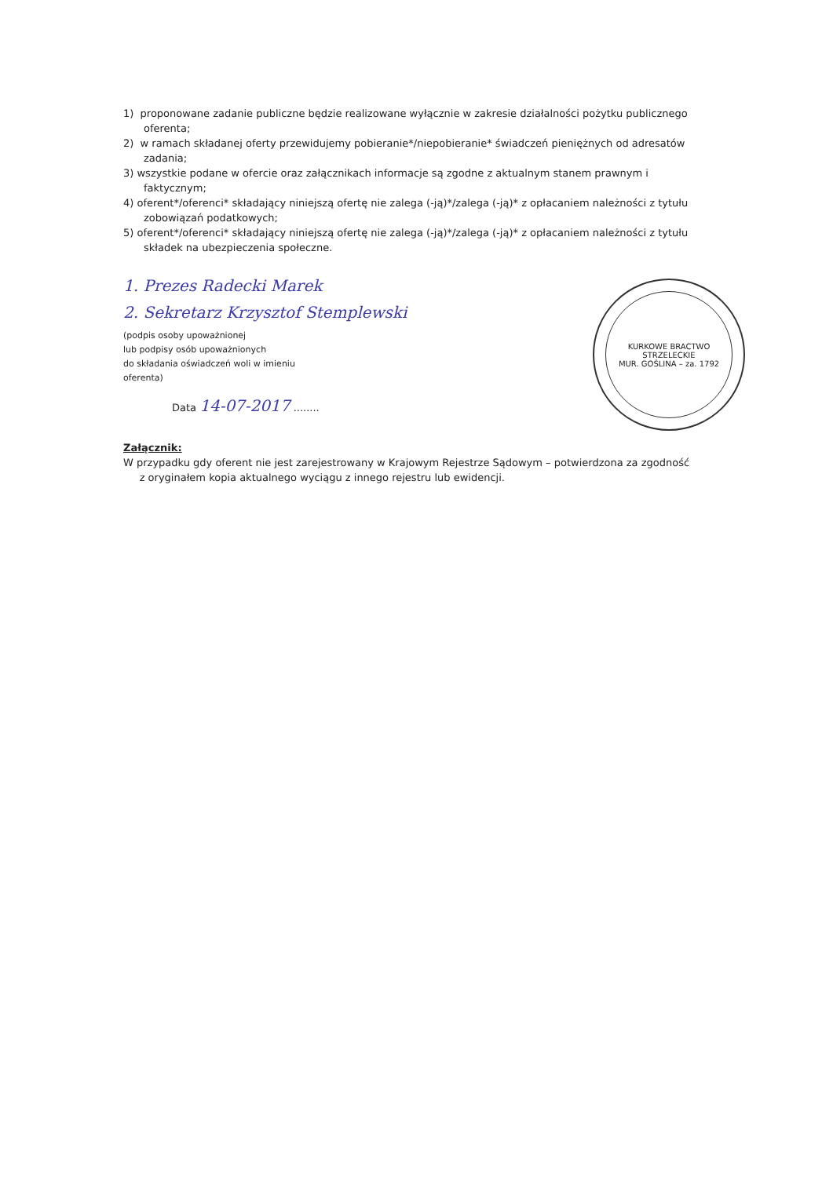KURKOWE BRACTWO STRZELECKIE
MUR. GOŚLINA – za. 1792
1) proponowane zadanie publiczne będzie realizowane wyłącznie w zakresie działalności pożytku publicznego oferenta;
2) w ramach składanej oferty przewidujemy pobieranie*/niepobieranie* świadczeń pieniężnych od adresatów zadania;
3) wszystkie podane w ofercie oraz załącznikach informacje są zgodne z aktualnym stanem prawnym i faktycznym;
4) oferent*/oferenci* składający niniejszą ofertę nie zalega (-ją)*/zalega (-ją)* z opłacaniem należności z tytułu zobowiązań podatkowych;
5) oferent*/oferenci* składający niniejszą ofertę nie zalega (-ją)*/zalega (-ją)* z opłacaniem należności z tytułu składek na ubezpieczenia społeczne.
1. Prezes Radecki Marek
2. Sekretarz Krzysztof Stemplewski
(podpis osoby upoważnionej
lub podpisy osób upoważnionych
do składania oświadczeń woli w imieniu
oferenta)
Data 14-07-2017 ........
Załącznik:
W przypadku gdy oferent nie jest zarejestrowany w Krajowym Rejestrze Sądowym – potwierdzona za zgodność
z oryginałem kopia aktualnego wyciągu z innego rejestru lub ewidencji.